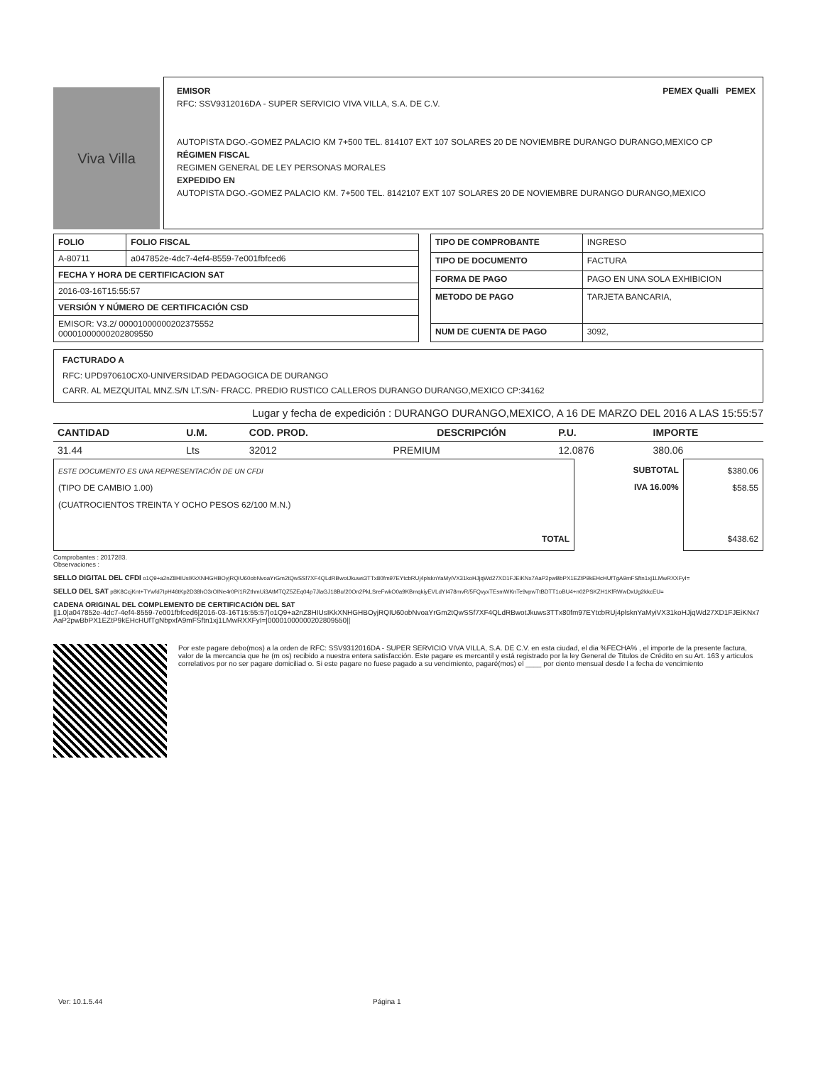Viva Villa
EMISOR PEMEX Qualli PEMEX
RFC: SSV9312016DA - SUPER SERVICIO VIVA VILLA, S.A. DE C.V.
AUTOPISTA DGO.-GOMEZ PALACIO KM 7+500 TEL. 814107 EXT 107 SOLARES 20 DE NOVIEMBRE DURANGO DURANGO,MEXICO CP
RÉGIMEN FISCAL
REGIMEN GENERAL DE LEY PERSONAS MORALES
EXPEDIDO EN
AUTOPISTA DGO.-GOMEZ PALACIO KM. 7+500 TEL. 8142107 EXT 107 SOLARES 20 DE NOVIEMBRE DURANGO DURANGO,MEXICO
| FOLIO | FOLIO FISCAL |
| --- | --- |
| A-80711 | a047852e-4dc7-4ef4-8559-7e001fbfced6 |
| FECHA Y HORA DE CERTIFICACION SAT | |
| 2016-03-16T15:55:57 | |
| VERSIÓN Y NÚMERO DE CERTIFICACIÓN CSD | |
| EMISOR: V3.2/ 00001000000202375552 00001000000202809550 | |
| TIPO DE COMPROBANTE | INGRESO |
| TIPO DE DOCUMENTO | FACTURA |
| FORMA DE PAGO | PAGO EN UNA SOLA EXHIBICION |
| METODO DE PAGO | TARJETA BANCARIA, |
| NUM DE CUENTA DE PAGO | 3092, |
FACTURADO A
RFC: UPD970610CX0-UNIVERSIDAD PEDAGOGICA DE DURANGO
CARR. AL MEZQUITAL MNZ.S/N LT.S/N- FRACC. PREDIO RUSTICO CALLEROS DURANGO DURANGO,MEXICO CP:34162
Lugar y fecha de expedición : DURANGO DURANGO,MEXICO, A 16 DE MARZO DEL 2016 A LAS 15:55:57
| CANTIDAD | U.M. | COD. PROD. | DESCRIPCIÓN | P.U. | IMPORTE |
| --- | --- | --- | --- | --- | --- |
| 31.44 | Lts | 32012 | PREMIUM | 12.0876 | 380.06 |
| ESTE DOCUMENTO ES UNA REPRESENTACIÓN DE UN CFDI (TIPO DE CAMBIO 1.00) (CUATROCIENTOS TREINTA Y OCHO PESOS 62/100 M.N.) TOTAL | SUBTOTAL IVA 16.00% | $380.06 $58.55 $438.62 |
Comprobantes : 2017283.
Observaciones :
SELLO DIGITAL DEL CFDI o1Q9+a2nZ8HIUsIKkXNHGHBOyjRQIU60obNvoaYrGm2tQwSSf7XF4QLdRBwotJkuws3TTx80fm97EYtcbRUj4plsknYaMyiVX31koHJjqWd27XD1FJEiKNx7AaP2pwBbPX1EZtP9kEHcHUfTgA9mFSftn1xj1LMwRXXFyI=
SELLO DEL SAT p8K8CcjKnt+TYwfd7IpH46tKp2D38hO3rOINe4r0P/1RZthmUi3AtMTQZ5ZEq04p7JlaGJ18Bu/20On2PkLSreFwkO0a9KBmqkiyEVLdYI478mvR/5FQvyxTEsmWKnTe9vpwTtBDTT1oBU4+n02PSKZH1KfRWwDxUg2kkcEU=
CADENA ORIGINAL DEL COMPLEMENTO DE CERTIFICACIÓN DEL SAT
||1.0|a047852e-4dc7-4ef4-8559-7e001fbfced6|2016-03-16T15:55:57|o1Q9+a2nZ8HIUsIKkXNHGHBOyjRQIU60obNvoaYrGm2tQwSSf7XF4QLdRBwotJkuws3TTx80fm97EYtcbRUj4plsknYaMyiVX31koHJjqWd27XD1FJEiKNx7AaP2pwBbPX1EZtP9kEHcHUfTgNbpxfA9mFSftn1xj1LMwRXXFyI=|00001000000202809550||
Por este pagare debo(mos) a la orden de RFC: SSV9312016DA - SUPER SERVICIO VIVA VILLA, S.A. DE C.V. en esta ciudad, el dia %FECHA% , el importe de la presente factura, valor de la mercancia que he (m os) recibido a nuestra entera satisfacción. Este pagare es mercantil y está registrado por la ley General de Titulos de Crédito en su Art. 163 y articulos correlativos por no ser pagare domiciliad o. Si este pagare no fuese pagado a su vencimiento, pagaré(mos) el ____ por ciento mensual desde l a fecha de vencimiento
Ver: 10.1.5.44 Página 1